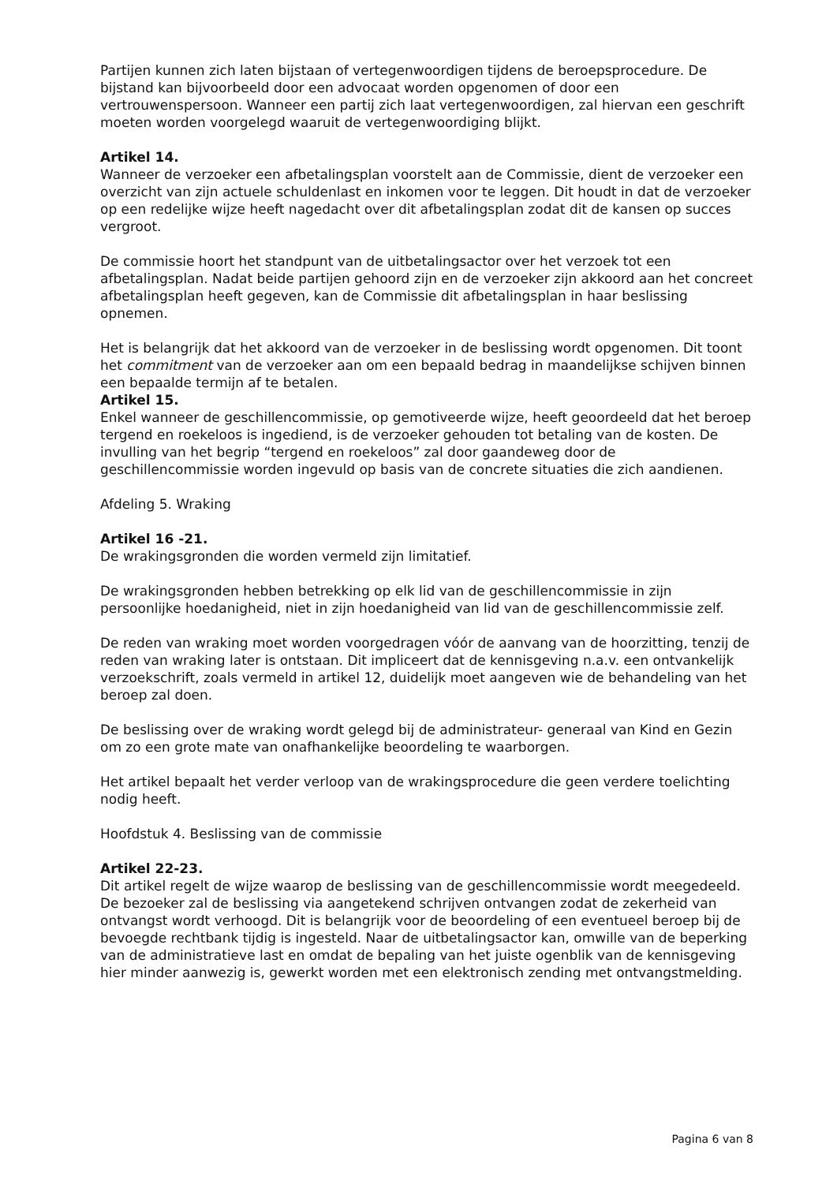Partijen kunnen zich laten bijstaan of vertegenwoordigen tijdens de beroepsprocedure. De bijstand kan bijvoorbeeld door een advocaat worden opgenomen of door een vertrouwenspersoon. Wanneer een partij zich laat vertegenwoordigen, zal hiervan een geschrift moeten worden voorgelegd waaruit de vertegenwoordiging blijkt.
Artikel 14.
Wanneer de verzoeker een afbetalingsplan voorstelt aan de Commissie, dient de verzoeker een overzicht van zijn actuele schuldenlast en inkomen voor te leggen. Dit houdt in dat de verzoeker op een redelijke wijze heeft nagedacht over dit afbetalingsplan zodat dit de kansen op succes vergroot.
De commissie hoort het standpunt van de uitbetalingsactor over het verzoek tot een afbetalingsplan. Nadat beide partijen gehoord zijn en de verzoeker zijn akkoord aan het concreet afbetalingsplan heeft gegeven, kan de Commissie dit afbetalingsplan in haar beslissing opnemen.
Het is belangrijk dat het akkoord van de verzoeker in de beslissing wordt opgenomen. Dit toont het commitment van de verzoeker aan om een bepaald bedrag in maandelijkse schijven binnen een bepaalde termijn af te betalen.
Artikel 15.
Enkel wanneer de geschillencommissie, op gemotiveerde wijze, heeft geoordeeld dat het beroep tergend en roekeloos is ingediend, is de verzoeker gehouden tot betaling van de kosten. De invulling van het begrip “tergend en roekeloos” zal door gaandeweg door de geschillencommissie worden ingevuld op basis van de concrete situaties die zich aandienen.
Afdeling 5. Wraking
Artikel 16 -21.
De wrakingsgronden die worden vermeld zijn limitatief.
De wrakingsgronden hebben betrekking op elk lid van de geschillencommissie in zijn persoonlijke hoedanigheid, niet in zijn hoedanigheid van lid van de geschillencommissie zelf.
De reden van wraking moet worden voorgedragen vóór de aanvang van de hoorzitting, tenzij de reden van wraking later is ontstaan. Dit impliceert dat de kennisgeving n.a.v. een ontvankelijk verzoekschrift, zoals vermeld in artikel 12, duidelijk moet aangeven wie de behandeling van het beroep zal doen.
De beslissing over de wraking wordt gelegd bij de administrateur- generaal van Kind en Gezin om zo een grote mate van onafhankelijke beoordeling te waarborgen.
Het artikel bepaalt het verder verloop van de wrakingsprocedure die geen verdere toelichting nodig heeft.
Hoofdstuk 4. Beslissing van de commissie
Artikel 22-23.
Dit artikel regelt de wijze waarop de beslissing van de geschillencommissie wordt meegedeeld.
De bezoeker zal de beslissing via aangetekend schrijven ontvangen zodat de zekerheid van ontvangst wordt verhoogd. Dit is belangrijk voor de beoordeling of een eventueel beroep bij de bevoegde rechtbank tijdig is ingesteld. Naar de uitbetalingsactor kan, omwille van de beperking van de administratieve last en omdat de bepaling van het juiste ogenblik van de kennisgeving hier minder aanwezig is, gewerkt worden met een elektronisch zending met ontvangstmelding.
Pagina 6 van 8